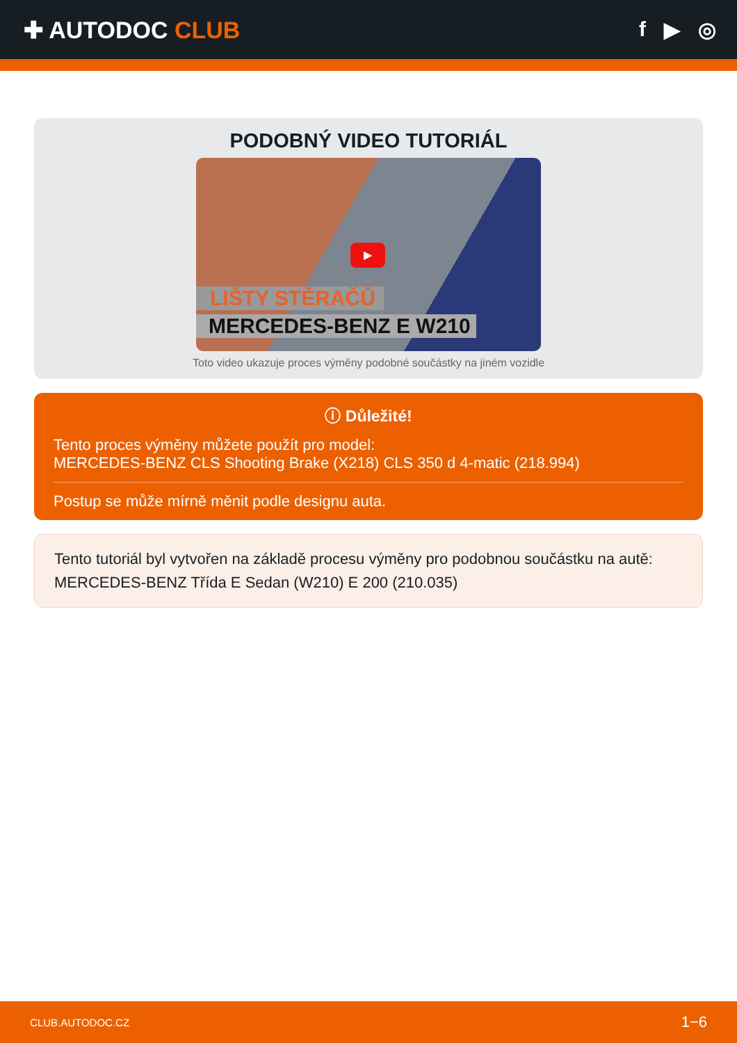✚ AUTODOC CLUB f ▶ ◎
PODOBNÝ VIDEO TUTORIÁL
▶
LIŠTY STĚRAČŮ
MERCEDES-BENZ E W210
Toto video ukazuje proces výměny podobné součástky na jiném vozidle
ⓘ Důležité!
Tento proces výměny můžete použít pro model:
MERCEDES-BENZ CLS Shooting Brake (X218) CLS 350 d 4-matic (218.994)
Postup se může mírně měnit podle designu auta.
Tento tutoriál byl vytvořen na základě procesu výměny pro podobnou součástku na autě: MERCEDES-BENZ Třída E Sedan (W210) E 200 (210.035)
CLUB.AUTODOC.CZ 1−6